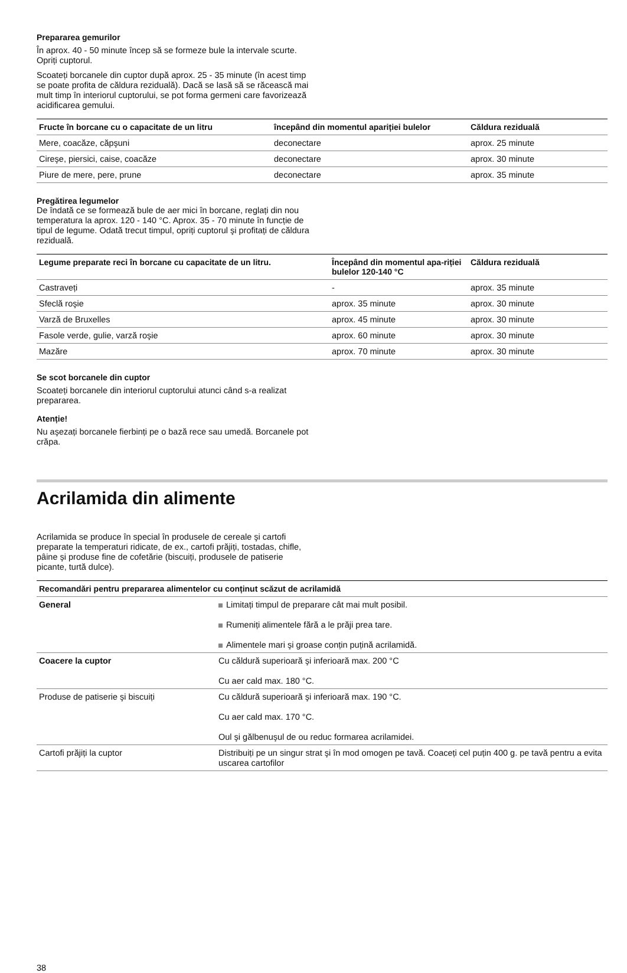Prepararea gemurilor
În aprox. 40 - 50 minute încep să se formeze bule la intervale scurte. Opriți cuptorul.
Scoateți borcanele din cuptor după aprox. 25 - 35 minute (în acest timp se poate profita de căldura reziduală). Dacă se lasă să se răcească mai mult timp în interiorul cuptorului, se pot forma germeni care favorizează acidificarea gemului.
| Fructe în borcane cu o capacitate de un litru | începând din momentul apariției bulelor | Căldura reziduală |
| --- | --- | --- |
| Mere, coacăze, căpşuni | deconectare | aprox. 25 minute |
| Cireşe, piersici, caise, coacăze | deconectare | aprox. 30 minute |
| Piure de mere, pere, prune | deconectare | aprox. 35 minute |
Pregătirea legumelor
De îndată ce se formează bule de aer mici în borcane, reglați din nou temperatura la aprox. 120 - 140 °C. Aprox. 35 - 70 minute în funcție de tipul de legume. Odată trecut timpul, opriți cuptorul şi profitați de căldura reziduală.
| Legume preparate reci în borcane cu capacitate de un litru. | Începând din momentul apa-riției bulelor 120-140 °C | Căldura reziduală |
| --- | --- | --- |
| Castraveți | - | aprox. 35 minute |
| Sfeclă roşie | aprox. 35 minute | aprox. 30 minute |
| Varză de Bruxelles | aprox. 45 minute | aprox. 30 minute |
| Fasole verde, gulie, varză roşie | aprox. 60 minute | aprox. 30 minute |
| Mazăre | aprox. 70 minute | aprox. 30 minute |
Se scot borcanele din cuptor
Scoateți borcanele din interiorul cuptorului atunci când s-a realizat prepararea.
Atenție!
Nu aşezați borcanele fierbinți pe o bază rece sau umedă. Borcanele pot crăpa.
Acrilamida din alimente
Acrilamida se produce în special în produsele de cereale şi cartofi preparate la temperaturi ridicate, de ex., cartofi prăjiți, tostadas, chifle, pâine şi produse fine de cofetărie (biscuiți, produsele de patiserie picante, turtă dulce).
| Recomandări pentru prepararea alimentelor cu conținut scăzut de acrilamidă | |
| --- | --- |
| General | Limitați timpul de preparare cât mai mult posibil. Rumeniți alimentele fără a le prăji prea tare. Alimentele mari şi groase conțin puțină acrilamidă. |
| Coacere la cuptor | Cu căldură superioară şi inferioară max. 200 °C Cu aer cald max. 180 °C. |
| Produse de patiserie şi biscuiți | Cu căldură superioară şi inferioară max. 190 °C. Cu aer cald max. 170 °C. Oul şi gălbenuşul de ou reduc formarea acrilamidei. |
| Cartofi prăjiți la cuptor | Distribuiți pe un singur strat şi în mod omogen pe tavă. Coaceți cel puțin 400 g. pe tavă pentru a evita uscarea cartofilor |
38